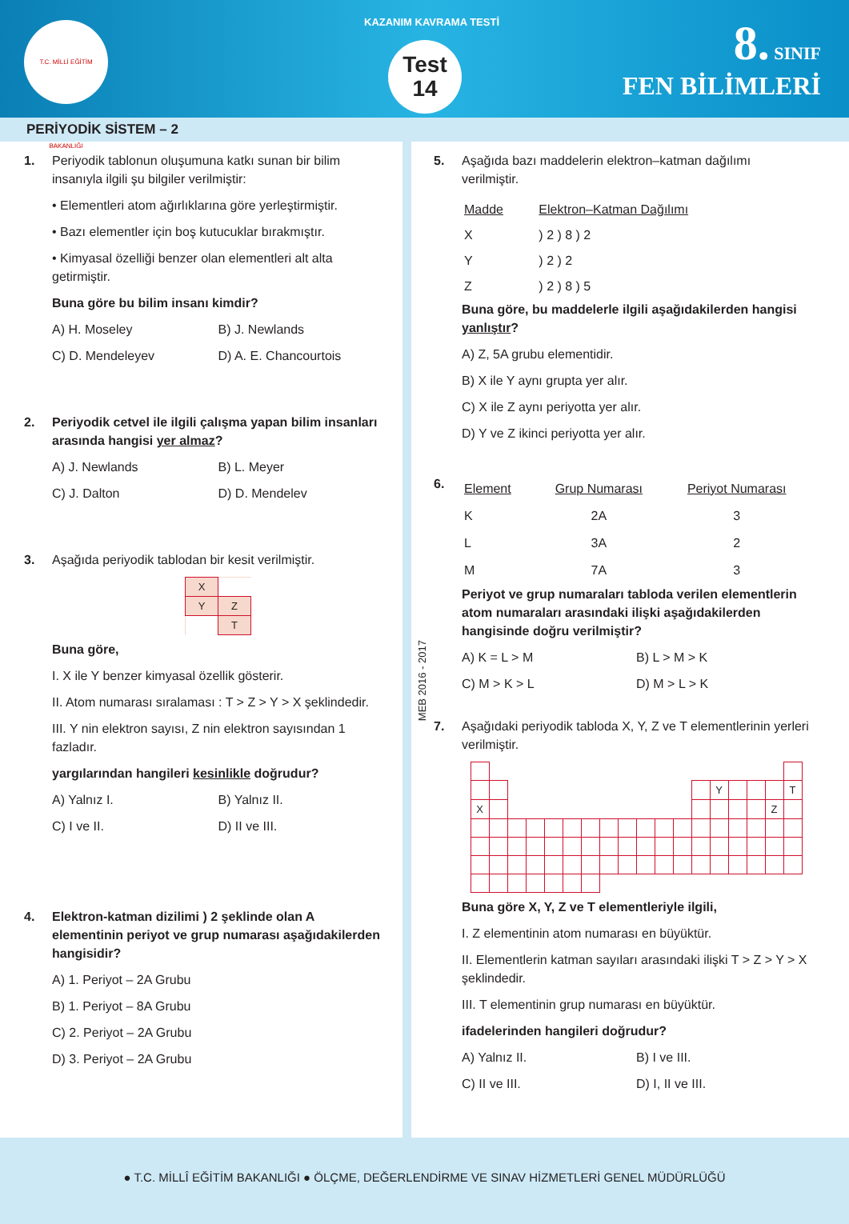T.C. MİLLİ EĞİTİM BAKANLIĞI
KAZANIM KAVRAMA TESTİ
Test
14
8. SINIF
FEN BİLİMLERİ
PERİYODİK SİSTEM – 2
1. Periyodik tablonun oluşumuna katkı sunan bir bilim insanıyla ilgili şu bilgiler verilmiştir:
• Elementleri atom ağırlıklarına göre yerleştirmiştir.
• Bazı elementler için boş kutucuklar bırakmıştır.
• Kimyasal özelliği benzer olan elementleri alt alta getirmiştir.
Buna göre bu bilim insanı kimdir?
A) H. Moseley
B) J. Newlands
C) D. Mendeleyev
D) A. E. Chancourtois
2. Periyodik cetvel ile ilgili çalışma yapan bilim insanları arasında hangisi yer almaz?
A) J. Newlands
B) L. Meyer
C) J. Dalton
D) D. Mendelev
3. Aşağıda periyodik tablodan bir kesit verilmiştir.
| X | |
| Y | Z |
| | T |
Buna göre,
I. X ile Y benzer kimyasal özellik gösterir.
II. Atom numarası sıralaması : T > Z > Y > X şeklindedir.
III. Y nin elektron sayısı, Z nin elektron sayısından 1 fazladır.
yargılarından hangileri kesinlikle doğrudur?
A) Yalnız I.
B) Yalnız II.
C) I ve II.
D) II ve III.
4. Elektron-katman dizilimi ) 2 şeklinde olan A elementinin periyot ve grup numarası aşağıdakilerden hangisidir?
A) 1. Periyot – 2A Grubu
B) 1. Periyot – 8A Grubu
C) 2. Periyot – 2A Grubu
D) 3. Periyot – 2A Grubu
5. Aşağıda bazı maddelerin elektron–katman dağılımı verilmiştir.
| Madde | Elektron–Katman Dağılımı |
| --- | --- |
| X | ) 2 ) 8 ) 2 |
| Y | ) 2 ) 2 |
| Z | ) 2 ) 8 ) 5 |
Buna göre, bu maddelerle ilgili aşağıdakilerden hangisi yanlıştır?
A) Z, 5A grubu elementidir.
B) X ile Y aynı grupta yer alır.
C) X ile Z aynı periyotta yer alır.
D) Y ve Z ikinci periyotta yer alır.
6.
| Element | Grup Numarası | Periyot Numarası |
| --- | --- | --- |
| K | 2A | 3 |
| L | 3A | 2 |
| M | 7A | 3 |
Periyot ve grup numaraları tabloda verilen elementlerin atom numaraları arasındaki ilişki aşağıdakilerden hangisinde doğru verilmiştir?
A) K = L > M
B) L > M > K
C) M > K > L
D) M > L > K
7. Aşağıdaki periyodik tabloda X, Y, Z ve T elementlerinin yerleri verilmiştir.
| | | | | | | | | | | | | | Y | | | | T |
| X | | | | | | | | | | | | | | | | Z | |
Buna göre X, Y, Z ve T elementleriyle ilgili,
I. Z elementinin atom numarası en büyüktür.
II. Elementlerin katman sayıları arasındaki ilişki T > Z > Y > X şeklindedir.
III. T elementinin grup numarası en büyüktür.
ifadelerinden hangileri doğrudur?
A) Yalnız II.
B) I ve III.
C) II ve III.
D) I, II ve III.
MEB 2016 - 2017
● T.C. MİLLÎ EĞİTİM BAKANLIĞI ● ÖLÇME, DEĞERLENDİRME VE SINAV HİZMETLERİ GENEL MÜDÜRLÜĞÜ